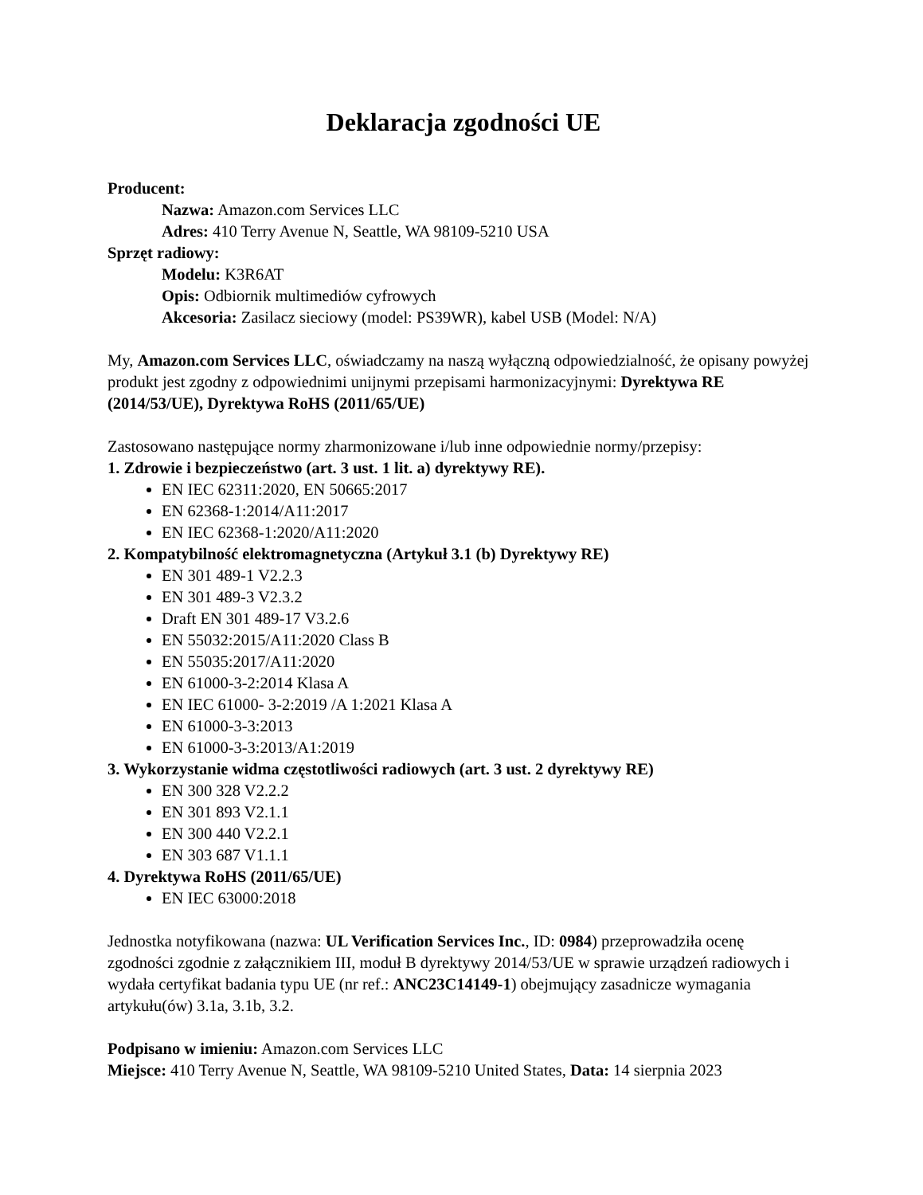Deklaracja zgodności UE
Producent:
Nazwa: Amazon.com Services LLC
Adres: 410 Terry Avenue N, Seattle, WA 98109-5210 USA
Sprzęt radiowy:
Modelu: K3R6AT
Opis: Odbiornik multimediów cyfrowych
Akcesoria: Zasilacz sieciowy (model: PS39WR), kabel USB (Model: N/A)
My, Amazon.com Services LLC, oświadczamy na naszą wyłączną odpowiedzialność, że opisany powyżej produkt jest zgodny z odpowiednimi unijnymi przepisami harmonizacyjnymi: Dyrektywa RE (2014/53/UE), Dyrektywa RoHS (2011/65/UE)
Zastosowano następujące normy zharmonizowane i/lub inne odpowiednie normy/przepisy:
1. Zdrowie i bezpieczeństwo (art. 3 ust. 1 lit. a) dyrektywy RE).
EN IEC 62311:2020, EN 50665:2017
EN 62368-1:2014/A11:2017
EN IEC 62368-1:2020/A11:2020
2. Kompatybilność elektromagnetyczna (Artykuł 3.1 (b) Dyrektywy RE)
EN 301 489-1 V2.2.3
EN 301 489-3 V2.3.2
Draft EN 301 489-17 V3.2.6
EN 55032:2015/A11:2020 Class B
EN 55035:2017/A11:2020
EN 61000-3-2:2014 Klasa A
EN IEC 61000- 3-2:2019 /A 1:2021 Klasa A
EN 61000-3-3:2013
EN 61000-3-3:2013/A1:2019
3. Wykorzystanie widma częstotliwości radiowych (art. 3 ust. 2 dyrektywy RE)
EN 300 328 V2.2.2
EN 301 893 V2.1.1
EN 300 440 V2.2.1
EN 303 687 V1.1.1
4. Dyrektywa RoHS (2011/65/UE)
EN IEC 63000:2018
Jednostka notyfikowana (nazwa: UL Verification Services Inc., ID: 0984) przeprowadziła ocenę zgodności zgodnie z załącznikiem III, moduł B dyrektywy 2014/53/UE w sprawie urządzeń radiowych i wydała certyfikat badania typu UE (nr ref.: ANC23C14149-1) obejmujący zasadnicze wymagania artykułu(ów) 3.1a, 3.1b, 3.2.
Podpisano w imieniu: Amazon.com Services LLC
Miejsce: 410 Terry Avenue N, Seattle, WA 98109-5210 United States, Data: 14 sierpnia 2023